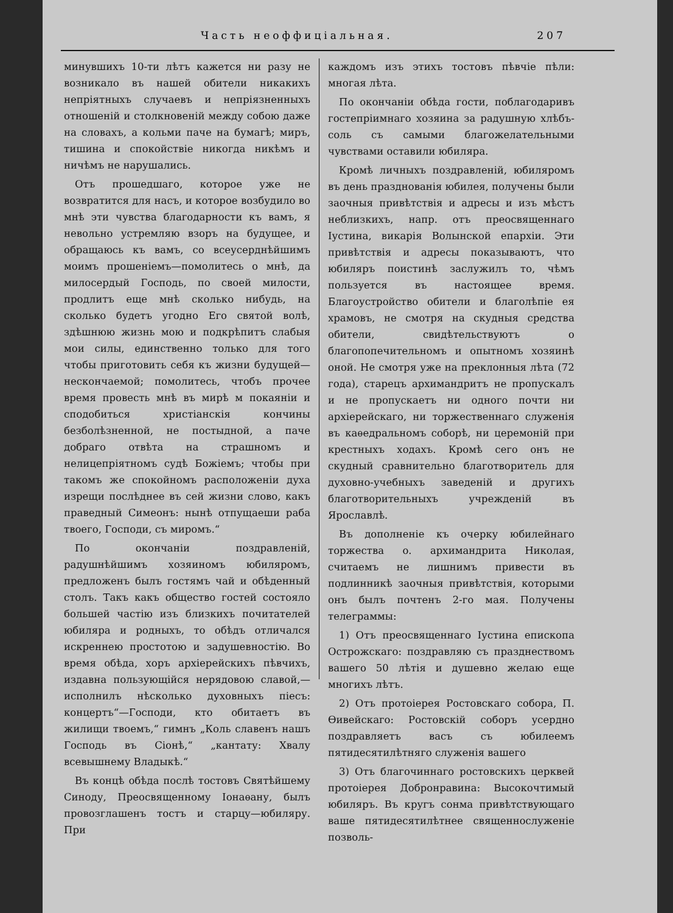Часть неоффиціальная. 207
минувшихъ 10-ти лѣтъ кажется ни разу не возникало въ нашей обители никакихъ непріятныхъ случаевъ и непріязненныхъ отношеній и столкновеній между собою даже на словахъ, а кольми паче на бумагѣ; миръ, тишина и спокойствіе никогда никѣмъ и ничѣмъ не нарушались.
Отъ прошедшаго, которое уже не возвратится для насъ, и которое возбудило во мнѣ эти чувства благодарности къ вамъ, я невольно устремляю взоръ на будущее, и обращаюсь къ вамъ, со всеусерднѣйшимъ моимъ прошеніемъ—помолитесь о мнѣ, да милосердый Господь, по своей милости, продлитъ еще мнѣ сколько нибудь, на сколько будетъ угодно Его святой волѣ, здѣшнюю жизнь мою и подкрѣпитъ слабыя мои силы, единственно только для того чтобы приготовить себя къ жизни будущей—нескончаемой; помолитесь, чтобъ прочее время провесть мнѣ въ мирѣ м покаяніи и сподобиться христіанскія кончины безболѣзненной, не постыдной, а паче добраго отвѣта на страшномъ и нелицепріятномъ судѣ Божіемъ; чтобы при такомъ же спокойномъ расположеніи духа изрещи послѣднее въ сей жизни слово, какъ праведный Симеонъ: нынѣ отпущаеши раба твоего, Господи, съ миромъ.“
По окончаніи поздравленій, радушнѣйшимъ хозяиномъ юбиляромъ, предложенъ былъ гостямъ чай и обѣденный столъ. Такъ какъ общество гостей состояло большей частію изъ близкихъ почитателей юбиляра и родныхъ, то обѣдъ отличался искреннею простотою и задушевностію. Во время обѣда, хоръ архіерейскихъ пѣвчихъ, издавна пользующійся нерядовою славой,—исполнилъ нѣсколько духовныхъ піесъ: концертъ“—Господи, кто обитаетъ въ жилищи твоемъ,“ гимнъ „Коль славенъ нашъ Господь въ Сіонѣ,“ „кантату: Хвалу всевышнему Владыкѣ.“
Въ концѣ обѣда послѣ тостовъ Святѣйшему Синоду, Преосвященному Іонаѳану, былъ провозглашенъ тостъ и старцу—юбиляру. При
каждомъ изъ этихъ тостовъ пѣвчіе пѣли: многая лѣта.
По окончаніи обѣда гости, поблагодаривъ гостепріимнаго хозяина за радушную хлѣбъ-соль съ самыми благожелательными чувствами оставили юбиляра.
Кромѣ личныхъ поздравленій, юбиляромъ въ день празднованія юбилея, получены были заочныя привѣтствія и адресы и изъ мѣстъ неблизкихъ, напр. отъ преосвященнаго Іустина, викарія Волынской епархіи. Эти привѣтствія и адресы показываютъ, что юбиляръ поистинѣ заслужилъ то, чѣмъ пользуется въ настоящее время. Благоустройство обители и благолѣпіе ея храмовъ, не смотря на скудныя средства обители, свидѣтельствуютъ о благопопечительномъ и опытномъ хозяинѣ оной. Не смотря уже на преклонныя лѣта (72 года), старецъ архимандритъ не пропускалъ и не пропускаетъ ни одного почти ни архіерейскаго, ни торжественнаго служенія въ каѳедральномъ соборѣ, ни церемоній при крестныхъ ходахъ. Кромѣ сего онъ не скудный сравнительно благотворитель для духовно-учебныхъ заведеній и другихъ благотворительныхъ учрежденій въ Ярославлѣ.
Въ дополненіе къ очерку юбилейнаго торжества о. архимандрита Николая, считаемъ не лишнимъ привести въ подлинникѣ заочныя привѣтствія, которыми онъ былъ почтенъ 2-го мая. Получены телеграммы:
1) Отъ преосвященнаго Іустина епископа Острожскаго: поздравляю съ празднествомъ вашего 50 лѣтія и душевно желаю еще многихъ лѣтъ.
2) Отъ протоіерея Ростовскаго собора, П. Ѳивейскаго: Ростовскій соборъ усердно поздравляетъ васъ съ юбилеемъ пятидесятилѣтняго служенія вашего
3) Отъ благочиннаго ростовскихъ церквей протоіерея Добронравина: Высокочтимый юбиляръ. Въ кругъ сонма привѣтствующаго ваше пятидесятилѣтнее священнослуженіе позволь-